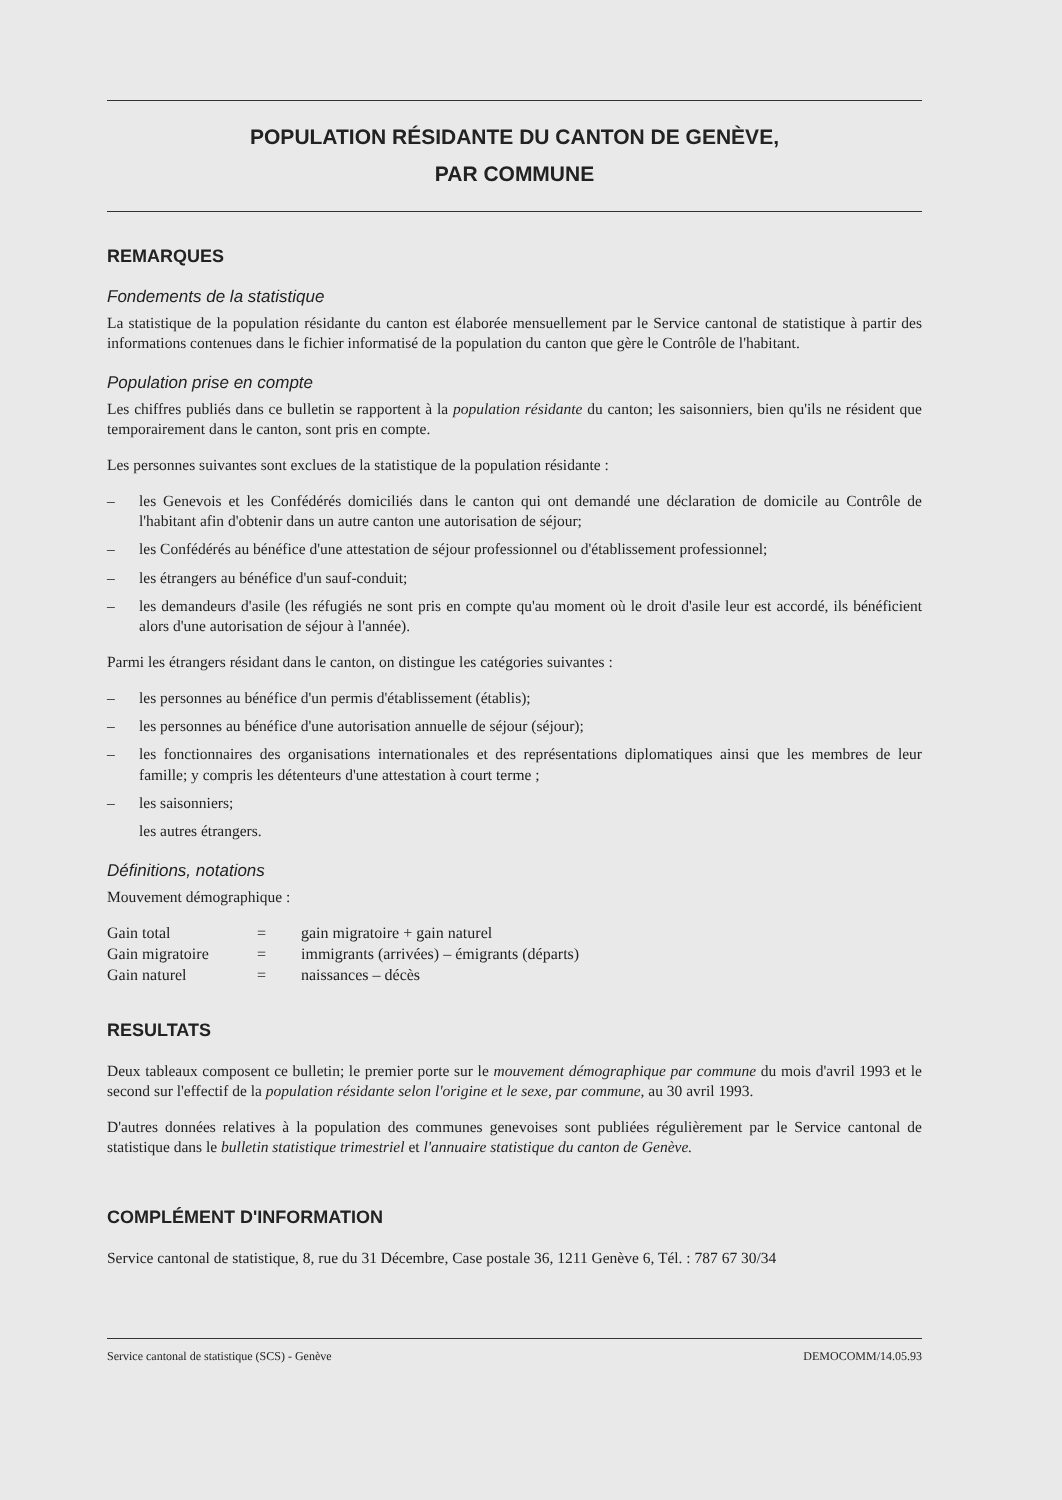POPULATION RÉSIDANTE DU CANTON DE GENÈVE,
PAR COMMUNE
REMARQUES
Fondements de la statistique
La statistique de la population résidante du canton est élaborée mensuellement par le Service cantonal de statistique à partir des informations contenues dans le fichier informatisé de la population du canton que gère le Contrôle de l'habitant.
Population prise en compte
Les chiffres publiés dans ce bulletin se rapportent à la population résidante du canton; les saisonniers, bien qu'ils ne résident que temporairement dans le canton, sont pris en compte.
Les personnes suivantes sont exclues de la statistique de la population résidante :
– les Genevois et les Confédérés domiciliés dans le canton qui ont demandé une déclaration de domicile au Contrôle de l'habitant afin d'obtenir dans un autre canton une autorisation de séjour;
– les Confédérés au bénéfice d'une attestation de séjour professionnel ou d'établissement professionnel;
– les étrangers au bénéfice d'un sauf-conduit;
– les demandeurs d'asile (les réfugiés ne sont pris en compte qu'au moment où le droit d'asile leur est accordé, ils bénéficient alors d'une autorisation de séjour à l'année).
Parmi les étrangers résidant dans le canton, on distingue les catégories suivantes :
– les personnes au bénéfice d'un permis d'établissement (établis);
– les personnes au bénéfice d'une autorisation annuelle de séjour (séjour);
– les fonctionnaires des organisations internationales et des représentations diplomatiques ainsi que les membres de leur famille; y compris les détenteurs d'une attestation à court terme ;
– les saisonniers;
les autres étrangers.
Définitions, notations
Mouvement démographique :
| Gain total | = | gain migratoire + gain naturel |
| Gain migratoire | = | immigrants (arrivées) – émigrants (départs) |
| Gain naturel | = | naissances – décès |
RESULTATS
Deux tableaux composent ce bulletin; le premier porte sur le mouvement démographique par commune du mois d'avril 1993 et le second sur l'effectif de la population résidante selon l'origine et le sexe, par commune, au 30 avril 1993.
D'autres données relatives à la population des communes genevoises sont publiées régulièrement par le Service cantonal de statistique dans le bulletin statistique trimestriel et l'annuaire statistique du canton de Genève.
COMPLÉMENT D'INFORMATION
Service cantonal de statistique, 8, rue du 31 Décembre, Case postale 36, 1211 Genève 6, Tél. : 787 67 30/34
Service cantonal de statistique (SCS) - Genève DEMOCOMM/14.05.93